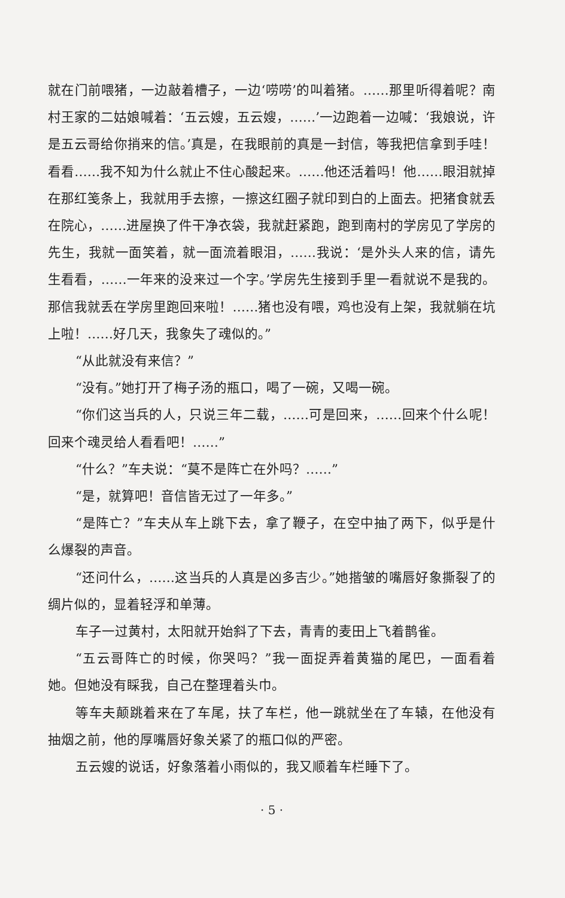就在门前喂猪，一边敲着槽子，一边‘唠唠’的叫着猪。……那里听得着呢？南村王家的二姑娘喊着：‘五云嫂，五云嫂，……’一边跑着一边喊：‘我娘说，许是五云哥给你捎来的信。’真是，在我眼前的真是一封信，等我把信拿到手哇！看看……我不知为什么就止不住心酸起来。……他还活着吗！他……眼泪就掉在那红笺条上，我就用手去擦，一擦这红圈子就印到白的上面去。把猪食就丢在院心，……进屋换了件干净衣袋，我就赶紧跑，跑到南村的学房见了学房的先生，我就一面笑着，就一面流着眼泪，……我说：‘是外头人来的信，请先生看看，……一年来的没来过一个字。’学房先生接到手里一看就说不是我的。那信我就丢在学房里跑回来啦！……猪也没有喂，鸡也没有上架，我就躺在坑上啦！……好几天，我象失了魂似的。”
“从此就没有来信？”
“没有。”她打开了梅子汤的瓶口，喝了一碗，又喝一碗。
“你们这当兵的人，只说三年二载，……可是回来，……回来个什么呢！回来个魂灵给人看看吧！……”
“什么？”车夫说：“莫不是阵亡在外吗？……”
“是，就算吧！音信皆无过了一年多。”
“是阵亡？”车夫从车上跳下去，拿了鞭子，在空中抽了两下，似乎是什么爆裂的声音。
“还问什么，……这当兵的人真是凶多吉少。”她揩皱的嘴唇好象撕裂了的绸片似的，显着轻浮和单薄。
车子一过黄村，太阳就开始斜了下去，青青的麦田上飞着鹊雀。
“五云哥阵亡的时候，你哭吗？”我一面捉弄着黄猫的尾巴，一面看着她。但她没有睬我，自己在整理着头巾。
等车夫颠跳着来在了车尾，扶了车栏，他一跳就坐在了车辕，在他没有抽烟之前，他的厚嘴唇好象关紧了的瓶口似的严密。
五云嫂的说话，好象落着小雨似的，我又顺着车栏睡下了。
· 5 ·